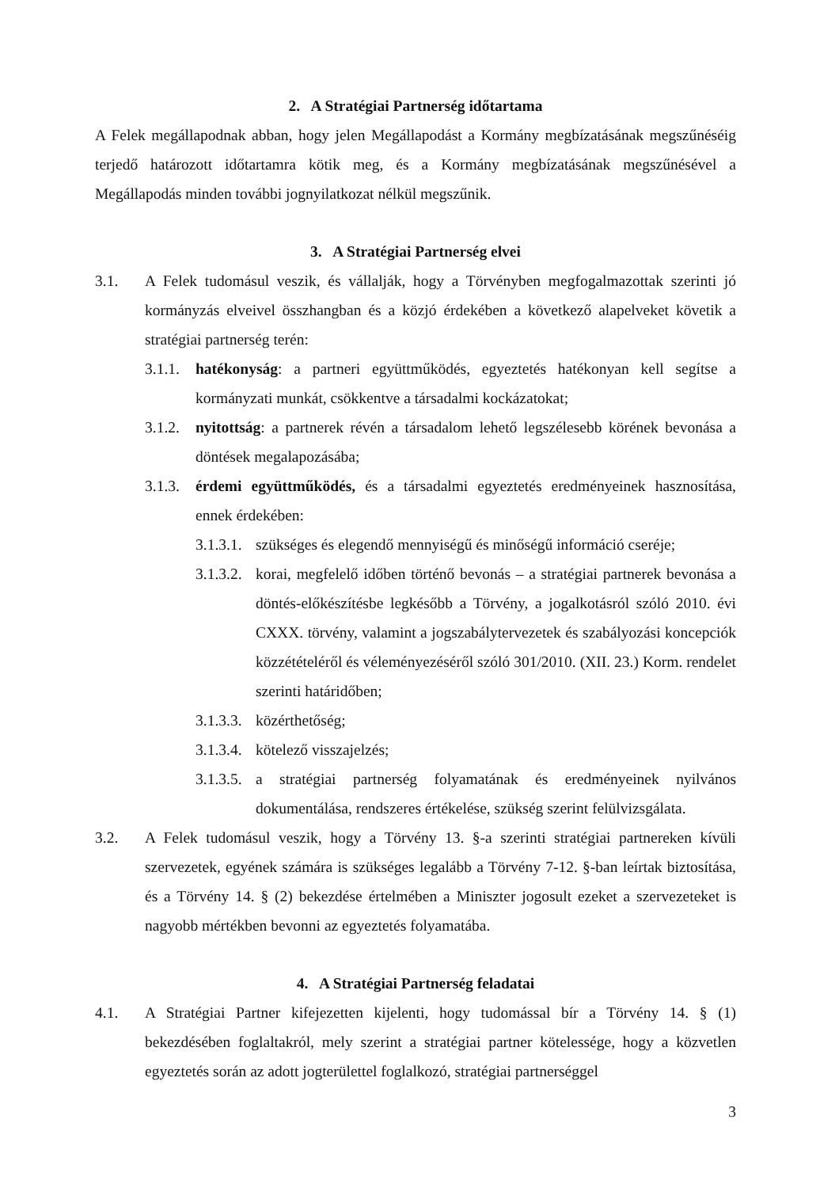2. A Stratégiai Partnerség időtartama
A Felek megállapodnak abban, hogy jelen Megállapodást a Kormány megbízatásának megszűnéséig terjedő határozott időtartamra kötik meg, és a Kormány megbízatásának megszűnésével a Megállapodás minden további jognyilatkozat nélkül megszűnik.
3. A Stratégiai Partnerség elvei
3.1. A Felek tudomásul veszik, és vállalják, hogy a Törvényben megfogalmazottak szerinti jó kormányzás elveivel összhangban és a közjó érdekében a következő alapelveket követik a stratégiai partnerség terén:
3.1.1. hatékonyság: a partneri együttműködés, egyeztetés hatékonyan kell segítse a kormányzati munkát, csökkentve a társadalmi kockázatokat;
3.1.2. nyitottság: a partnerek révén a társadalom lehető legszélesebb körének bevonása a döntések megalapozásába;
3.1.3. érdemi együttműködés, és a társadalmi egyeztetés eredményeinek hasznosítása, ennek érdekében:
3.1.3.1. szükséges és elegendő mennyiségű és minőségű információ cseréje;
3.1.3.2. korai, megfelelő időben történő bevonás – a stratégiai partnerek bevonása a döntés-előkészítésbe legkésőbb a Törvény, a jogalkotásról szóló 2010. évi CXXX. törvény, valamint a jogszabálytervezetek és szabályozási koncepciók közzétételéről és véleményezéséről szóló 301/2010. (XII. 23.) Korm. rendelet szerinti határidőben;
3.1.3.3. közérthetőség;
3.1.3.4. kötelező visszajelzés;
3.1.3.5. a stratégiai partnerség folyamatának és eredményeinek nyilvános dokumentálása, rendszeres értékelése, szükség szerint felülvizsgálata.
3.2. A Felek tudomásul veszik, hogy a Törvény 13. §-a szerinti stratégiai partnereken kívüli szervezetek, egyének számára is szükséges legalább a Törvény 7-12. §-ban leírtak biztosítása, és a Törvény 14. § (2) bekezdése értelmében a Miniszter jogosult ezeket a szervezeteket is nagyobb mértékben bevonni az egyeztetés folyamatába.
4. A Stratégiai Partnerség feladatai
4.1. A Stratégiai Partner kifejezetten kijelenti, hogy tudomással bír a Törvény 14. § (1) bekezdésében foglaltakról, mely szerint a stratégiai partner kötelessége, hogy a közvetlen egyeztetés során az adott jogterülettel foglalkozó, stratégiai partnerséggel
3